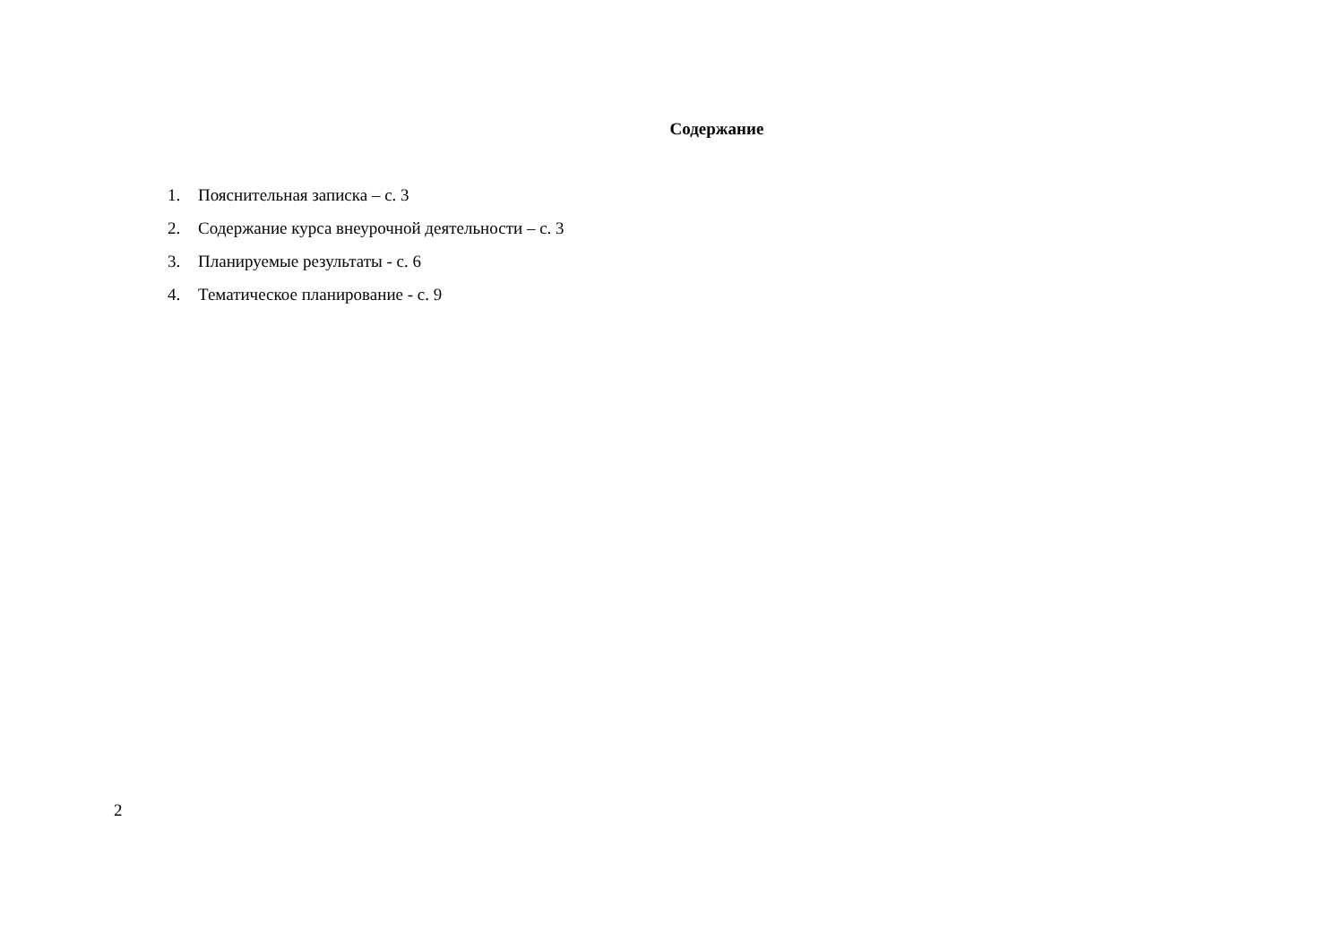Содержание
1. Пояснительная записка – с. 3
2. Содержание курса внеурочной деятельности – с. 3
3. Планируемые результаты - с. 6
4. Тематическое планирование - с. 9
2